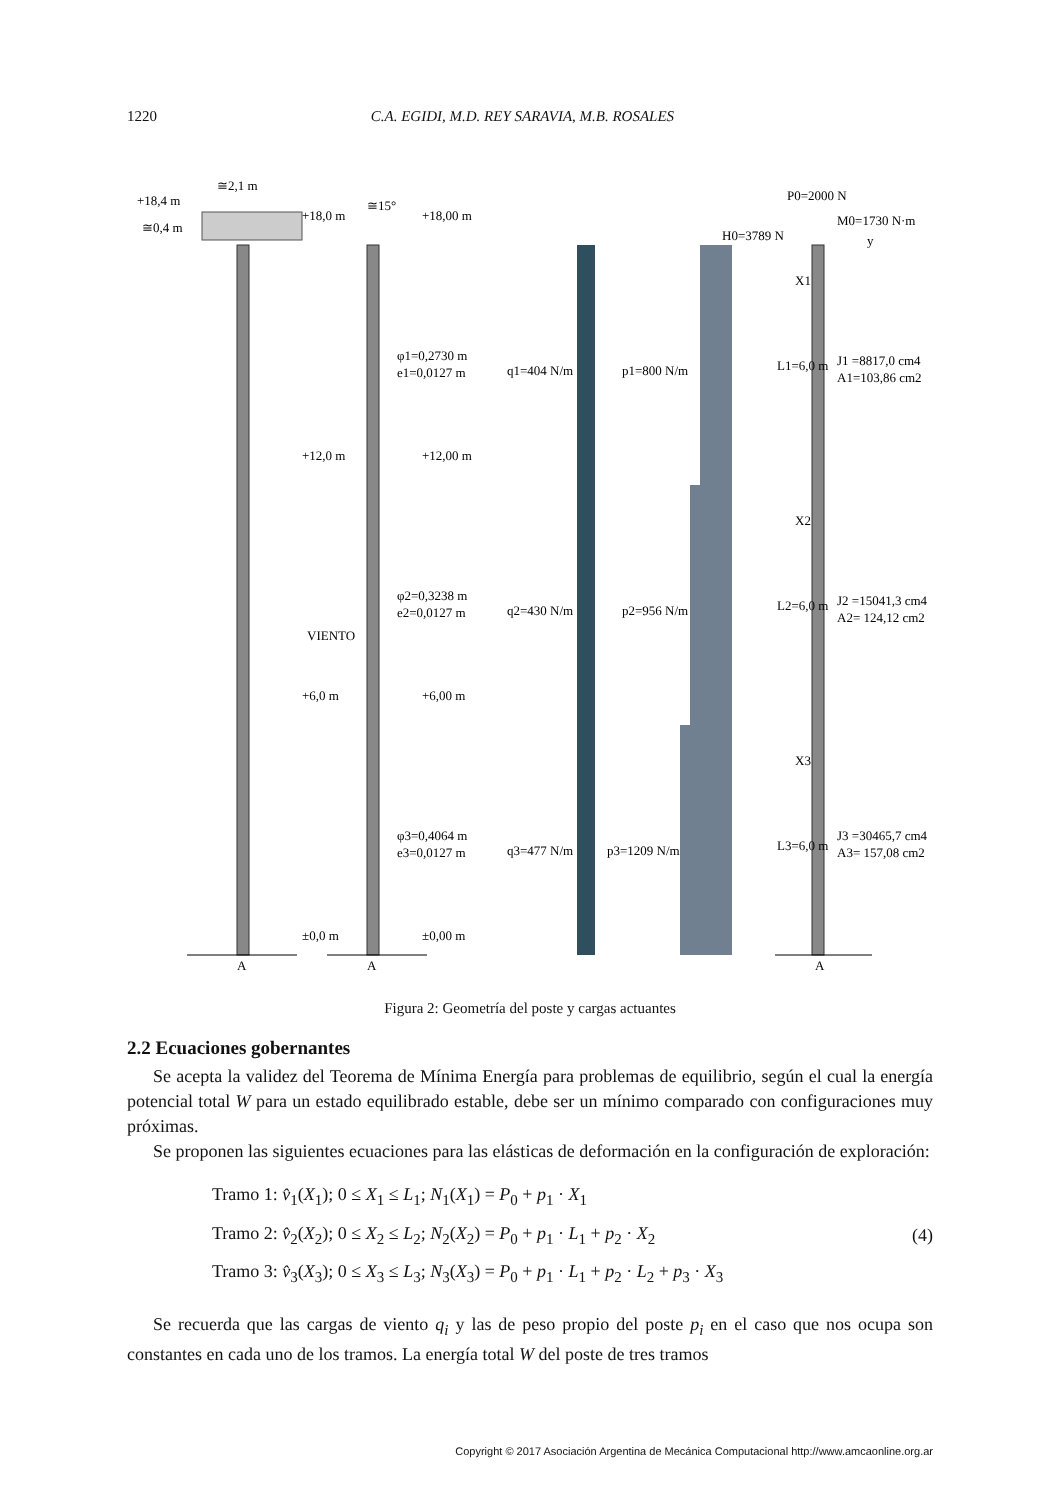1220 C.A. EGIDI, M.D. REY SARAVIA, M.B. ROSALES
+18,4 m
+18,0 m
+18,00 m
+12,0 m
+12,00 m
+6,0 m
+6,00 m
±0,0 m
±0,00 m
VIENTO
φ1=0,2730 m
e1=0,0127 m
φ2=0,3238 m
e2=0,0127 m
φ3=0,4064 m
e3=0,0127 m
q1=404 N/m
q2=430 N/m
q3=477 N/m
p1=800 N/m
p2=956 N/m
p3=1209 N/m
P0=2000 N
M0=1730 N·m
H0=3789 N
y
J1 =8817,0 cm4
A1=103,86 cm2
J2 =15041,3 cm4
A2= 124,12 cm2
J3 =30465,7 cm4
A3= 157,08 cm2
L1=6,0 m
L2=6,0 m
L3=6,0 m
X1
X2
X3
A
A
A
≅2,1 m
≅0,4 m
≅15°
Figura 2: Geometría del poste y cargas actuantes
2.2 Ecuaciones gobernantes
Se acepta la validez del Teorema de Mínima Energía para problemas de equilibrio, según el cual la energía potencial total W para un estado equilibrado estable, debe ser un mínimo comparado con configuraciones muy próximas.
Se proponen las siguientes ecuaciones para las elásticas de deformación en la configuración de exploración:
Tramo 1: v̂<sub>1</sub>(X<sub>1</sub>); 0 ≤ X<sub>1</sub> ≤ L<sub>1</sub>; N<sub>1</sub>(X<sub>1</sub>) = P<sub>0</sub> + p<sub>1</sub> · X<sub>1</sub>
Tramo 2: v̂<sub>2</sub>(X<sub>2</sub>); 0 ≤ X<sub>2</sub> ≤ L<sub>2</sub>; N<sub>2</sub>(X<sub>2</sub>) = P<sub>0</sub> + p<sub>1</sub> · L<sub>1</sub> + p<sub>2</sub> · X<sub>2</sub>
Tramo 3: v̂<sub>3</sub>(X<sub>3</sub>); 0 ≤ X<sub>3</sub> ≤ L<sub>3</sub>; N<sub>3</sub>(X<sub>3</sub>) = P<sub>0</sub> + p<sub>1</sub> · L<sub>1</sub> + p<sub>2</sub> · L<sub>2</sub> + p<sub>3</sub> · X<sub>3</sub>
(4)
Se recuerda que las cargas de viento q<sub>i</sub> y las de peso propio del poste p<sub>i</sub> en el caso que nos ocupa son constantes en cada uno de los tramos. La energía total W del poste de tres tramos
Copyright © 2017 Asociación Argentina de Mecánica Computacional http://www.amcaonline.org.ar